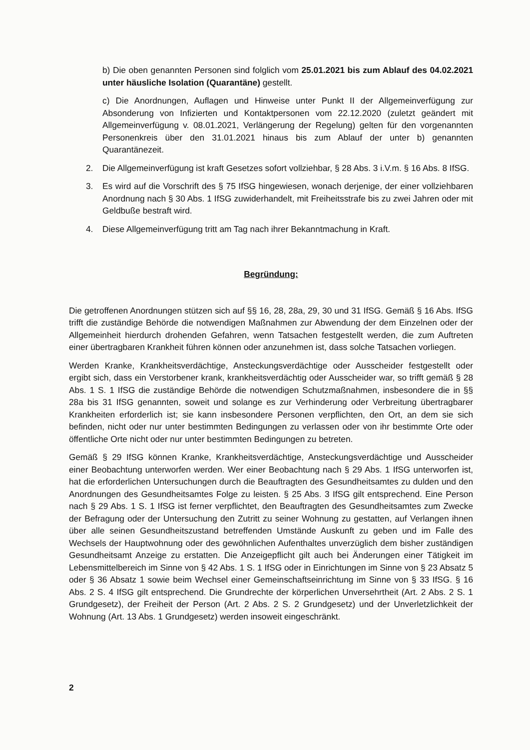b) Die oben genannten Personen sind folglich vom 25.01.2021 bis zum Ablauf des 04.02.2021 unter häusliche Isolation (Quarantäne) gestellt.
c) Die Anordnungen, Auflagen und Hinweise unter Punkt II der Allgemeinverfügung zur Absonderung von Infizierten und Kontaktpersonen vom 22.12.2020 (zuletzt geändert mit Allgemeinverfügung v. 08.01.2021, Verlängerung der Regelung) gelten für den vorgenannten Personenkreis über den 31.01.2021 hinaus bis zum Ablauf der unter b) genannten Quarantänezeit.
2. Die Allgemeinverfügung ist kraft Gesetzes sofort vollziehbar, § 28 Abs. 3 i.V.m. § 16 Abs. 8 IfSG.
3. Es wird auf die Vorschrift des § 75 IfSG hingewiesen, wonach derjenige, der einer vollziehbaren Anordnung nach § 30 Abs. 1 IfSG zuwiderhandelt, mit Freiheitsstrafe bis zu zwei Jahren oder mit Geldbuße bestraft wird.
4. Diese Allgemeinverfügung tritt am Tag nach ihrer Bekanntmachung in Kraft.
Begründung:
Die getroffenen Anordnungen stützen sich auf §§ 16, 28, 28a, 29, 30 und 31 IfSG. Gemäß § 16 Abs. IfSG trifft die zuständige Behörde die notwendigen Maßnahmen zur Abwendung der dem Einzelnen oder der Allgemeinheit hierdurch drohenden Gefahren, wenn Tatsachen festgestellt werden, die zum Auftreten einer übertragbaren Krankheit führen können oder anzunehmen ist, dass solche Tatsachen vorliegen.
Werden Kranke, Krankheitsverdächtige, Ansteckungsverdächtige oder Ausscheider festgestellt oder ergibt sich, dass ein Verstorbener krank, krankheitsverdächtig oder Ausscheider war, so trifft gemäß § 28 Abs. 1 S. 1 IfSG die zuständige Behörde die notwendigen Schutzmaßnahmen, insbesondere die in §§ 28a bis 31 IfSG genannten, soweit und solange es zur Verhinderung oder Verbreitung übertragbarer Krankheiten erforderlich ist; sie kann insbesondere Personen verpflichten, den Ort, an dem sie sich befinden, nicht oder nur unter bestimmten Bedingungen zu verlassen oder von ihr bestimmte Orte oder öffentliche Orte nicht oder nur unter bestimmten Bedingungen zu betreten.
Gemäß § 29 IfSG können Kranke, Krankheitsverdächtige, Ansteckungsverdächtige und Ausscheider einer Beobachtung unterworfen werden. Wer einer Beobachtung nach § 29 Abs. 1 IfSG unterworfen ist, hat die erforderlichen Untersuchungen durch die Beauftragten des Gesundheitsamtes zu dulden und den Anordnungen des Gesundheitsamtes Folge zu leisten. § 25 Abs. 3 IfSG gilt entsprechend. Eine Person nach § 29 Abs. 1 S. 1 IfSG ist ferner verpflichtet, den Beauftragten des Gesundheitsamtes zum Zwecke der Befragung oder der Untersuchung den Zutritt zu seiner Wohnung zu gestatten, auf Verlangen ihnen über alle seinen Gesundheitszustand betreffenden Umstände Auskunft zu geben und im Falle des Wechsels der Hauptwohnung oder des gewöhnlichen Aufenthaltes unverzüglich dem bisher zuständigen Gesundheitsamt Anzeige zu erstatten. Die Anzeigepflicht gilt auch bei Änderungen einer Tätigkeit im Lebensmittelbereich im Sinne von § 42 Abs. 1 S. 1 IfSG oder in Einrichtungen im Sinne von § 23 Absatz 5 oder § 36 Absatz 1 sowie beim Wechsel einer Gemeinschaftseinrichtung im Sinne von § 33 IfSG. § 16 Abs. 2 S. 4 IfSG gilt entsprechend. Die Grundrechte der körperlichen Unversehrtheit (Art. 2 Abs. 2 S. 1 Grundgesetz), der Freiheit der Person (Art. 2 Abs. 2 S. 2 Grundgesetz) und der Unverletzlichkeit der Wohnung (Art. 13 Abs. 1 Grundgesetz) werden insoweit eingeschränkt.
2